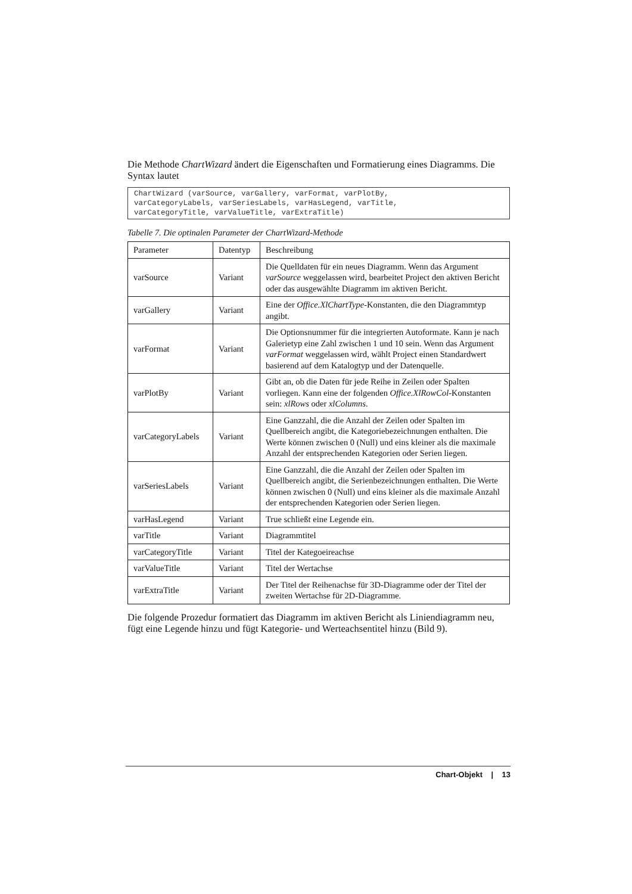Die Methode ChartWizard ändert die Eigenschaften und Formatierung eines Diagramms. Die Syntax lautet
ChartWizard (varSource, varGallery, varFormat, varPlotBy,
varCategoryLabels, varSeriesLabels, varHasLegend, varTitle,
varCategoryTitle, varValueTitle, varExtraTitle)
Tabelle 7. Die optinalen Parameter der ChartWizard-Methode
| Parameter | Datentyp | Beschreibung |
| --- | --- | --- |
| varSource | Variant | Die Quelldaten für ein neues Diagramm. Wenn das Argument varSource weggelassen wird, bearbeitet Project den aktiven Bericht oder das ausgewählte Diagramm im aktiven Bericht. |
| varGallery | Variant | Eine der Office.XlChartType -Konstanten, die den Diagrammtyp angibt. |
| varFormat | Variant | Die Optionsnummer für die integrierten Autoformate. Kann je nach Galerietyp eine Zahl zwischen 1 und 10 sein. Wenn das Argument varFormat weggelassen wird, wählt Project einen Standardwert basierend auf dem Katalogtyp und der Datenquelle. |
| varPlotBy | Variant | Gibt an, ob die Daten für jede Reihe in Zeilen oder Spalten vorliegen. Kann eine der folgenden Office.XlRowCol -Konstanten sein: xlRows oder xlColumns . |
| varCategoryLabels | Variant | Eine Ganzzahl, die die Anzahl der Zeilen oder Spalten im Quellbereich angibt, die Kategoriebezeichnungen enthalten. Die Werte können zwischen 0 (Null) und eins kleiner als die maximale Anzahl der entsprechenden Kategorien oder Serien liegen. |
| varSeriesLabels | Variant | Eine Ganzzahl, die die Anzahl der Zeilen oder Spalten im Quellbereich angibt, die Serienbezeichnungen enthalten. Die Werte können zwischen 0 (Null) und eins kleiner als die maximale Anzahl der entsprechenden Kategorien oder Serien liegen. |
| varHasLegend | Variant | True schließt eine Legende ein. |
| varTitle | Variant | Diagrammtitel |
| varCategoryTitle | Variant | Titel der Kategoeireachse |
| varValueTitle | Variant | Titel der Wertachse |
| varExtraTitle | Variant | Der Titel der Reihenachse für 3D-Diagramme oder der Titel der zweiten Wertachse für 2D-Diagramme. |
Die folgende Prozedur formatiert das Diagramm im aktiven Bericht als Liniendiagramm neu, fügt eine Legende hinzu und fügt Kategorie- und Werteachsentitel hinzu (Bild 9).
Chart-Objekt | 13